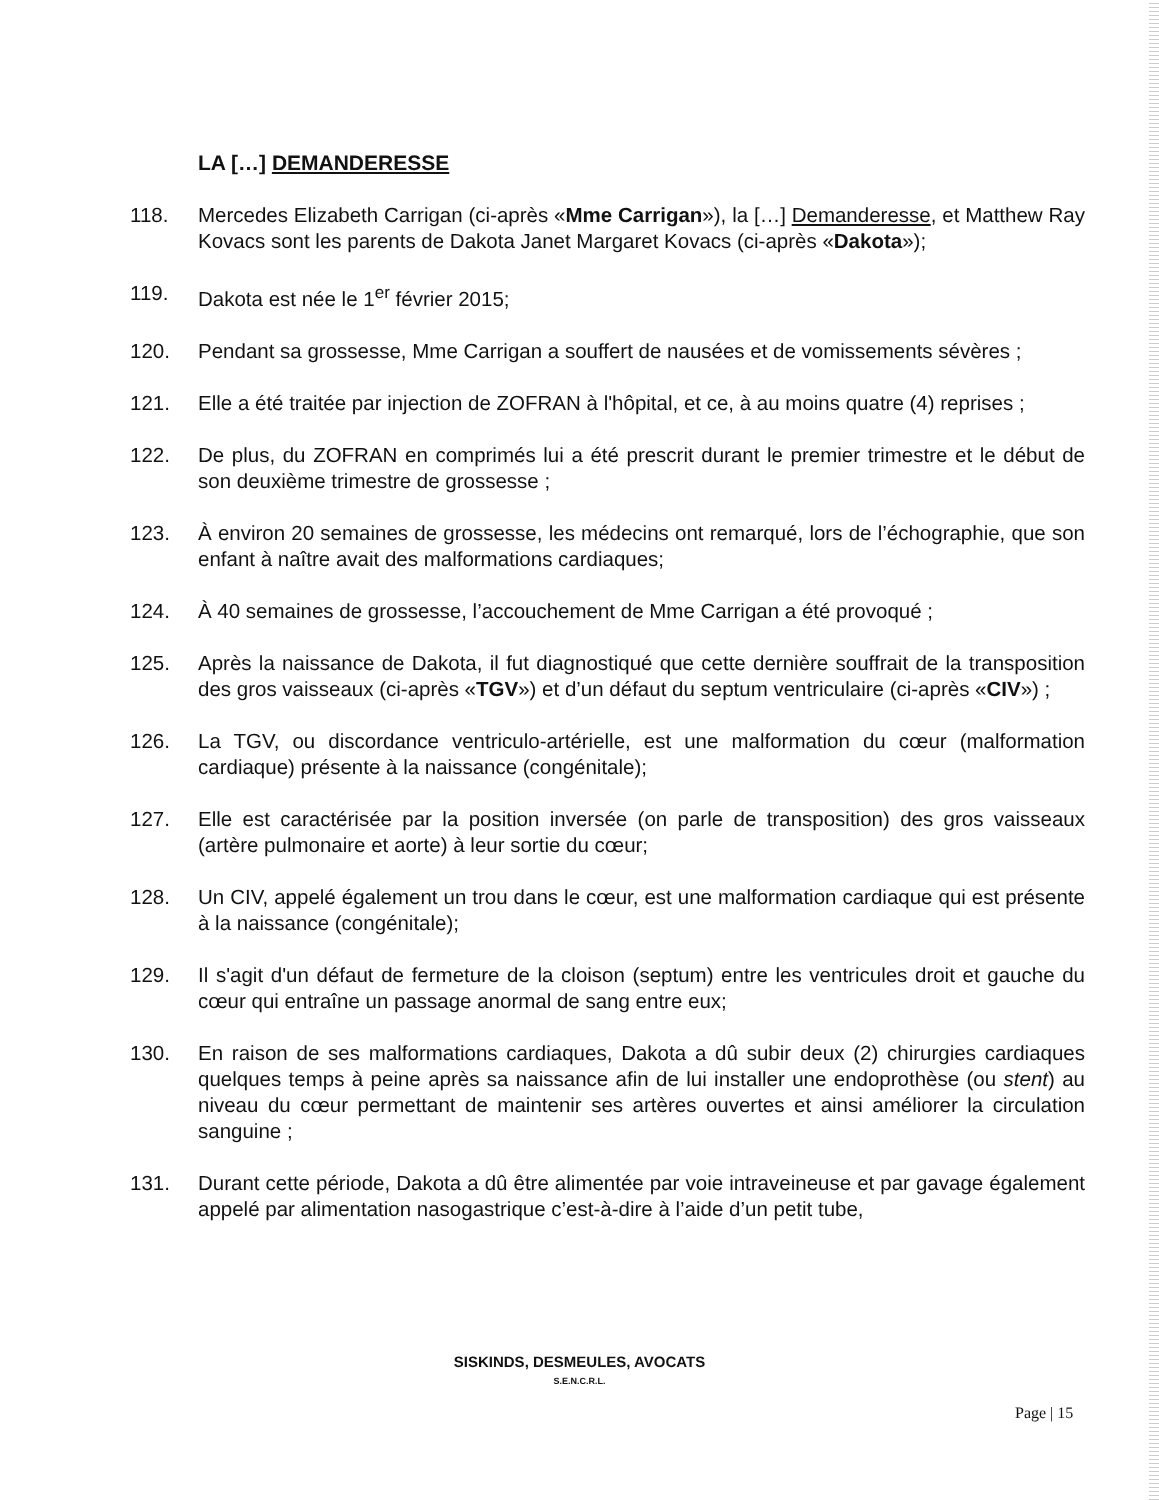LA […] DEMANDERESSE
118. Mercedes Elizabeth Carrigan (ci-après «Mme Carrigan»), la […] Demanderesse, et Matthew Ray Kovacs sont les parents de Dakota Janet Margaret Kovacs (ci-après «Dakota»);
119. Dakota est née le 1<sup>er</sup> février 2015;
120. Pendant sa grossesse, Mme Carrigan a souffert de nausées et de vomissements sévères ;
121. Elle a été traitée par injection de ZOFRAN à l'hôpital, et ce, à au moins quatre (4) reprises ;
122. De plus, du ZOFRAN en comprimés lui a été prescrit durant le premier trimestre et le début de son deuxième trimestre de grossesse ;
123. À environ 20 semaines de grossesse, les médecins ont remarqué, lors de l’échographie, que son enfant à naître avait des malformations cardiaques;
124. À 40 semaines de grossesse, l’accouchement de Mme Carrigan a été provoqué ;
125. Après la naissance de Dakota, il fut diagnostiqué que cette dernière souffrait de la transposition des gros vaisseaux (ci-après «TGV») et d’un défaut du septum ventriculaire (ci-après «CIV») ;
126. La TGV, ou discordance ventriculo-artérielle, est une malformation du cœur (malformation cardiaque) présente à la naissance (congénitale);
127. Elle est caractérisée par la position inversée (on parle de transposition) des gros vaisseaux (artère pulmonaire et aorte) à leur sortie du cœur;
128. Un CIV, appelé également un trou dans le cœur, est une malformation cardiaque qui est présente à la naissance (congénitale);
129. Il s'agit d'un défaut de fermeture de la cloison (septum) entre les ventricules droit et gauche du cœur qui entraîne un passage anormal de sang entre eux;
130. En raison de ses malformations cardiaques, Dakota a dû subir deux (2) chirurgies cardiaques quelques temps à peine après sa naissance afin de lui installer une endoprothèse (ou stent) au niveau du cœur permettant de maintenir ses artères ouvertes et ainsi améliorer la circulation sanguine ;
131. Durant cette période, Dakota a dû être alimentée par voie intraveineuse et par gavage également appelé par alimentation nasogastrique c’est-à-dire à l’aide d’un petit tube,
SISKINDS, DESMEULES, AVOCATS
S.E.N.C.R.L.
Page | 15